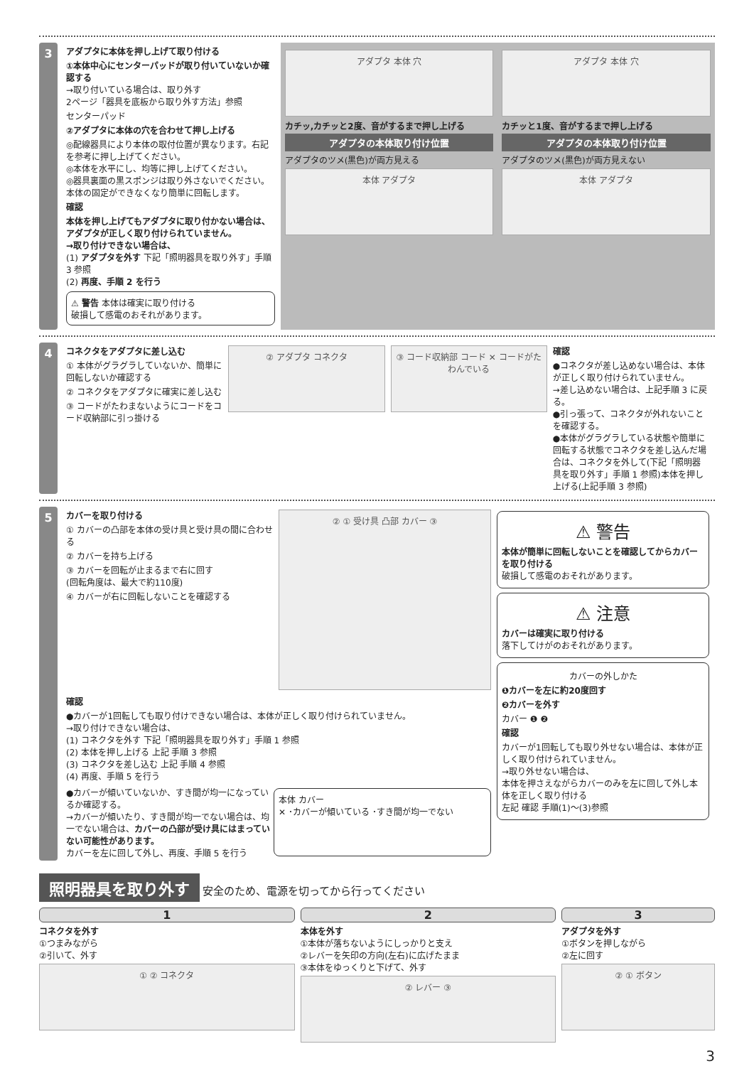3
アダプタに本体を押し上げて取り付ける
①本体中心にセンターパッドが取り付いていないか確認する
→取り付いている場合は、取り外す
2ページ「器具を底板から取り外す方法」参照
センターパッド
②アダプタに本体の穴を合わせて押し上げる
◎配線器具により本体の取付位置が異なります。右記を参考に押し上げてください。
◎本体を水平にし、均等に押し上げてください。
◎器具裏面の黒スポンジは取り外さないでください。本体の固定ができなくなり簡単に回転します。
確認
本体を押し上げてもアダプタに取り付かない場合は、アダプタが正しく取り付けられていません。
→取り付けできない場合は、
(1) アダプタを外す 下記「照明器具を取り外す」手順 3 参照
(2) 再度、手順 2 を行う
⚠ 警告 本体は確実に取り付ける
破損して感電のおそれがあります。
アダプタ 本体 穴
カチッ,カチッと2度、音がするまで押し上げる
アダプタの本体取り付け位置
アダプタのツメ(黒色)が両方見える
本体 アダプタ
アダプタ 本体 穴
カチッと1度、音がするまで押し上げる
アダプタの本体取り付け位置
アダプタのツメ(黒色)が両方見えない
本体 アダプタ
4
コネクタをアダプタに差し込む
① 本体がグラグラしていないか、簡単に回転しないか確認する
② コネクタをアダプタに確実に差し込む
③ コードがたわまないようにコードをコード収納部に引っ掛ける
② アダプタ コネクタ ③ コード収納部 コード ✕ コードがたわんでいる
確認
●コネクタが差し込めない場合は、本体が正しく取り付けられていません。
→差し込めない場合は、上記手順 3 に戻る。
●引っ張って、コネクタが外れないことを確認する。
●本体がグラグラしている状態や簡単に回転する状態でコネクタを差し込んだ場合は、コネクタを外して(下記「照明器具を取り外す」手順 1 参照)本体を押し上げる(上記手順 3 参照)
5
カバーを取り付ける
① カバーの凸部を本体の受け具と受け具の間に合わせる
② カバーを持ち上げる
③ カバーを回転が止まるまで右に回す
(回転角度は、最大で約110度)
④ カバーが右に回転しないことを確認する
② ① 受け具 凸部 カバー ③
確認
●カバーが1回転しても取り付けできない場合は、本体が正しく取り付けられていません。
→取り付けできない場合は、
(1) コネクタを外す 下記「照明器具を取り外す」手順 1 参照
(2) 本体を押し上げる 上記 手順 3 参照
(3) コネクタを差し込む 上記 手順 4 参照
(4) 再度、手順 5 を行う
●カバーが傾いていないか、すき間が均一になっているか確認する。
→カバーが傾いたり、すき間が均一でない場合は、均一でない場合は、カバーの凸部が受け具にはまっていない可能性があります。
カバーを左に回して外し、再度、手順 5 を行う
本体 カバー
✕ ･カバーが傾いている ･すき間が均一でない
⚠ 警告
本体が簡単に回転しないことを確認してからカバーを取り付ける
破損して感電のおそれがあります。
⚠ 注意
カバーは確実に取り付ける
落下してけがのおそれがあります。
カバーの外しかた
❶カバーを左に約20度回す
❷カバーを外す
カバー ❶ ❷
確認
カバーが1回転しても取り外せない場合は、本体が正しく取り付けられていません。
→取り外せない場合は、
本体を押さえながらカバーのみを左に回して外し本体を正しく取り付ける
左記 確認 手順(1)～(3)参照
照明器具を取り外す
安全のため、電源を切ってから行ってください
1
コネクタを外す
①つまみながら
②引いて、外す
① ② コネクタ
2
本体を外す
①本体が落ちないようにしっかりと支え
②レバーを矢印の方向(左右)に広げたまま
③本体をゆっくりと下げて、外す
② レバー ③
3
アダプタを外す
①ボタンを押しながら
②左に回す
② ① ボタン
3